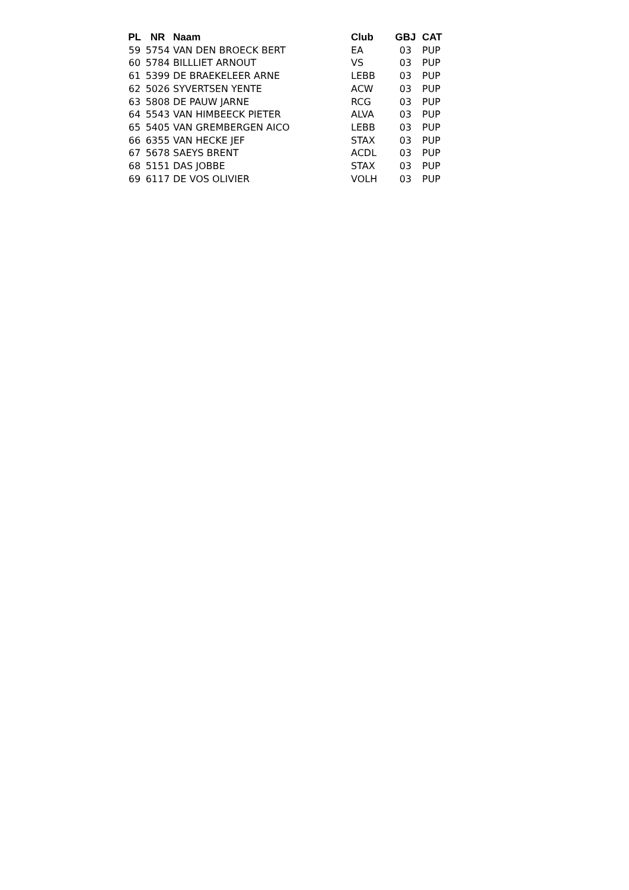| PL | NR | Naam | Club | GBJ | CAT |
| --- | --- | --- | --- | --- | --- |
| 59 | 5754 | VAN DEN BROECK BERT | EA | 03 | PUP |
| 60 | 5784 | BILLLIET ARNOUT | VS | 03 | PUP |
| 61 | 5399 | DE BRAEKELEER ARNE | LEBB | 03 | PUP |
| 62 | 5026 | SYVERTSEN YENTE | ACW | 03 | PUP |
| 63 | 5808 | DE PAUW JARNE | RCG | 03 | PUP |
| 64 | 5543 | VAN HIMBEECK PIETER | ALVA | 03 | PUP |
| 65 | 5405 | VAN GREMBERGEN AICO | LEBB | 03 | PUP |
| 66 | 6355 | VAN HECKE JEF | STAX | 03 | PUP |
| 67 | 5678 | SAEYS BRENT | ACDL | 03 | PUP |
| 68 | 5151 | DAS JOBBE | STAX | 03 | PUP |
| 69 | 6117 | DE VOS OLIVIER | VOLH | 03 | PUP |